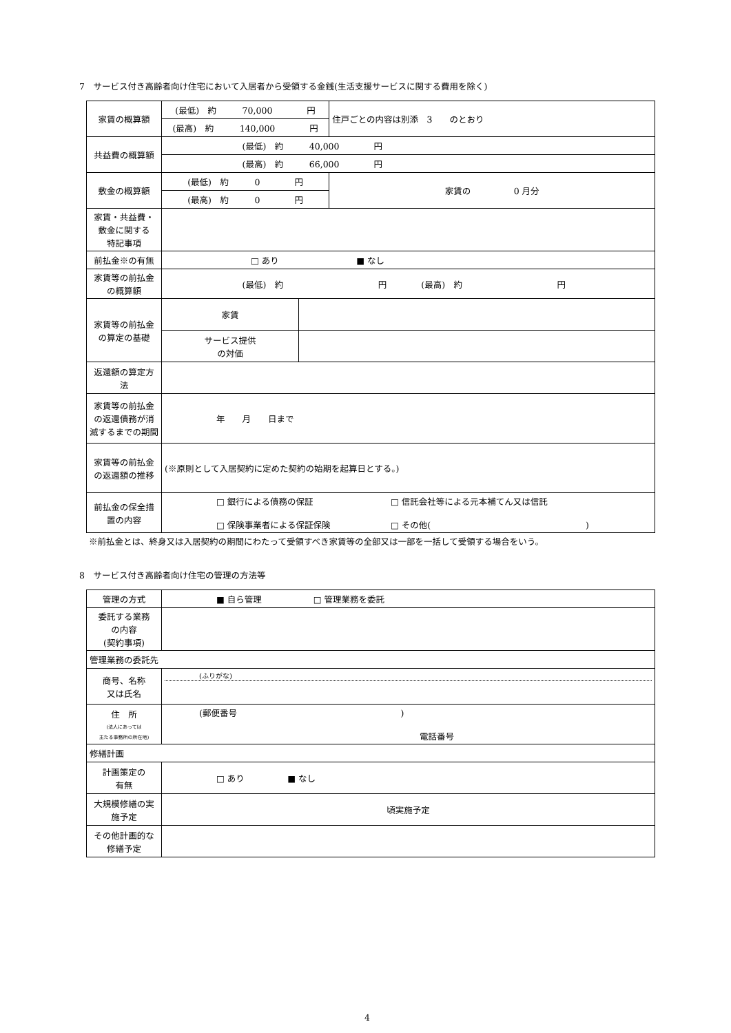7　サービス付き高齢者向け住宅において入居者から受領する金銭(生活支援サービスに関する費用を除く)
| 家賃の概算額 | (最低) 約 70,000 円 | | 住戸ごとの内容は別添 3 のとおり |
| | (最高) 約 140,000 円 | | |
| 共益費の概算額 | (最低) 約 40,000 円 | | |
| | (最高) 約 66,000 円 | | |
| 敷金の概算額 | (最低) 約 0 円 | | 家賃の 0 月分 |
| | (最高) 約 0 円 | | |
| 家賃・共益費・ 敷金に関する 特記事項 | | | |
| 前払金※の有無 | □ あり ■ なし | | |
| 家賃等の前払金 の概算額 | (最低) 約 円 (最高) 約 円 | | |
| 家賃等の前払金 の算定の基礎 | 家賃 | | |
| | サービス提供 の対価 | | |
| 返還額の算定方 法 | | | |
| 家賃等の前払金 の返還債務が消 滅するまでの期間 | 年 月 日まで | | |
| 家賃等の前払金 の返還額の推移 | (※原則として入居契約に定めた契約の始期を起算日とする。) | | |
| 前払金の保全措 置の内容 | □ 銀行による債務の保証 □ 信託会社等による元本補てん又は信託 □ 保険事業者による保証保険 □ その他( ) | | |
※前払金とは、終身又は入居契約の期間にわたって受領すべき家賃等の全部又は一部を一括して受領する場合をいう。
8　サービス付き高齢者向け住宅の管理の方法等
| 管理の方式 | ■ 自ら管理 □ 管理業務を委託 |
| 委託する業務 の内容 (契約事項) | |
| 管理業務の委託先 | |
| 商号、名称 又は氏名 | (ふりがな) |
| 住 所 (法人にあっては 主たる事務所の所在地) | (郵便番号 ) 電話番号 |
| 修繕計画 | |
| 計画策定の 有無 | □ あり ■ なし |
| 大規模修繕の実 施予定 | 頃実施予定 |
| その他計画的な 修繕予定 | |
4